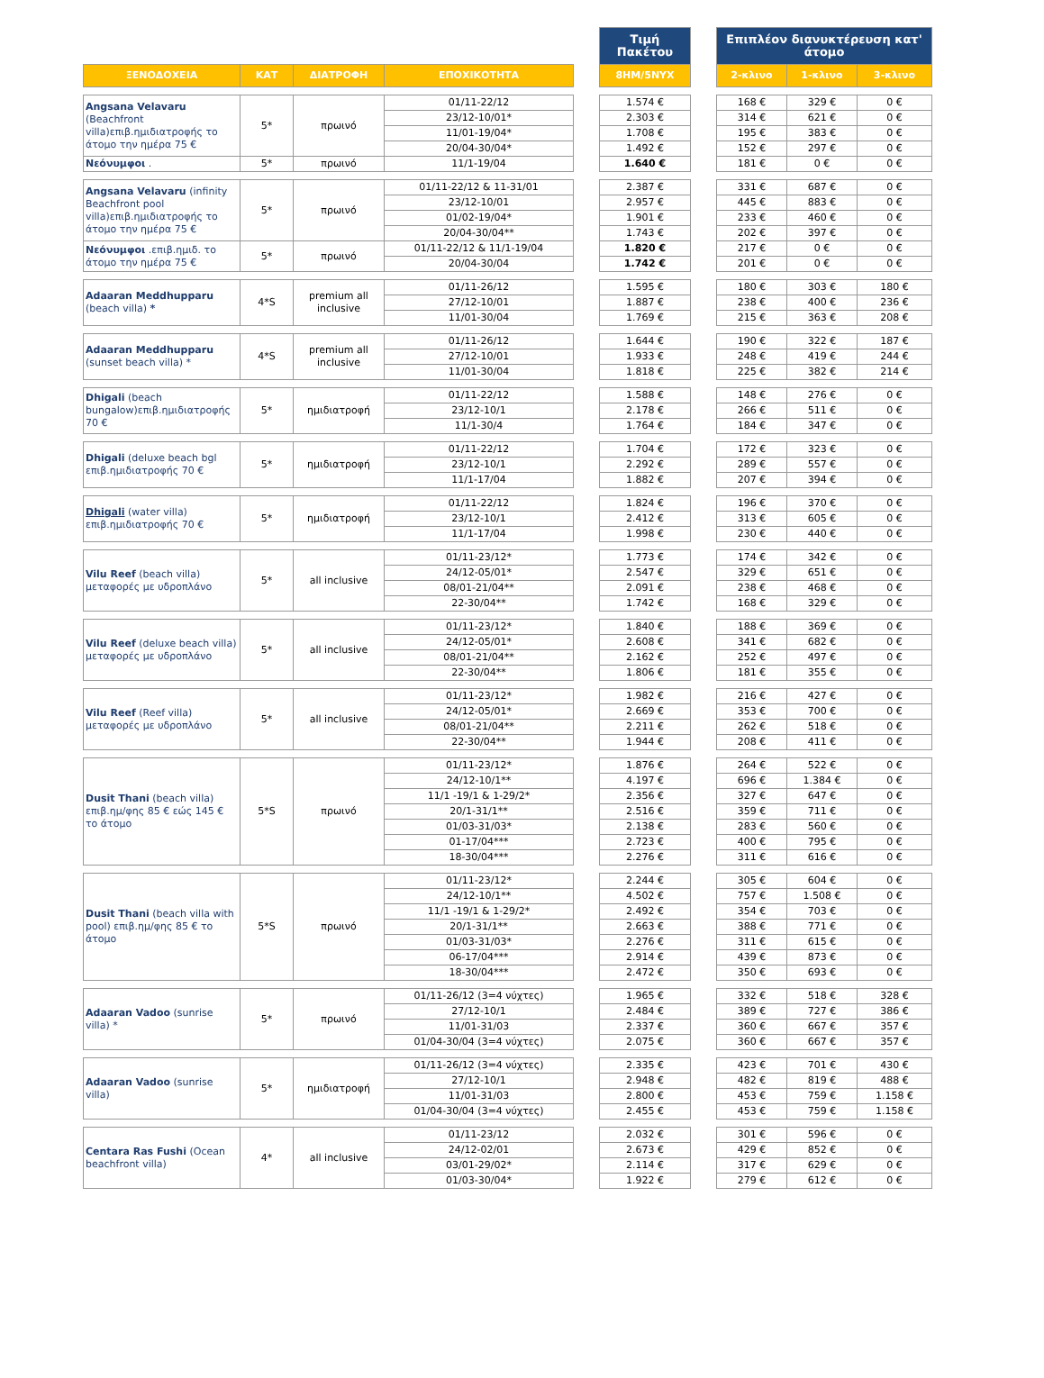| | | | | | Τιμή Πακέτου | | Επιπλέον διανυκτέρευση κατ' άτομο | | |
| --- | --- | --- | --- | --- | --- | --- | --- | --- | --- |
| ΞΕΝΟΔΟΧΕΙΑ | ΚΑΤ | ΔΙΑΤΡΟΦΗ | ΕΠΟΧΙΚΟΤΗΤΑ | | 8ΗΜ/5ΝΥΧ | | 2-κλινο | 1-κλινο | 3-κλινο |
| Angsana Velavaru (Beachfront villa)επιβ.ημιδιατροφής το άτομο την ημέρα 75 € | 5* | πρωινό | 01/11-22/12 | | 1.574 € | | 168 € | 329 € | 0 € |
| | | | 23/12-10/01* | | 2.303 € | | 314 € | 621 € | 0 € |
| | | | 11/01-19/04* | | 1.708 € | | 195 € | 383 € | 0 € |
| | | | 20/04-30/04* | | 1.492 € | | 152 € | 297 € | 0 € |
| Νεόνυμφοι . | 5* | πρωινό | 11/1-19/04 | | 1.640 € | | 181 € | 0 € | 0 € |
| Angsana Velavaru (infinity Beachfront pool villa)επιβ.ημιδιατροφής το άτομο την ημέρα 75 € | 5* | πρωινό | 01/11-22/12 & 11-31/01 | | 2.387 € | | 331 € | 687 € | 0 € |
| | | | 23/12-10/01 | | 2.957 € | | 445 € | 883 € | 0 € |
| | | | 01/02-19/04* | | 1.901 € | | 233 € | 460 € | 0 € |
| | | | 20/04-30/04** | | 1.743 € | | 202 € | 397 € | 0 € |
| Νεόνυμφοι .επιβ.ημιδ. το άτομο την ημέρα 75 € | 5* | πρωινό | 01/11-22/12 & 11/1-19/04 | | 1.820 € | | 217 € | 0 € | 0 € |
| | | | 20/04-30/04 | | 1.742 € | | 201 € | 0 € | 0 € |
| Adaaran Meddhupparu (beach villa) * | 4*S | premium all inclusive | 01/11-26/12 | | 1.595 € | | 180 € | 303 € | 180 € |
| | | | 27/12-10/01 | | 1.887 € | | 238 € | 400 € | 236 € |
| | | | 11/01-30/04 | | 1.769 € | | 215 € | 363 € | 208 € |
| Adaaran Meddhupparu (sunset beach villa) * | 4*S | premium all inclusive | 01/11-26/12 | | 1.644 € | | 190 € | 322 € | 187 € |
| | | | 27/12-10/01 | | 1.933 € | | 248 € | 419 € | 244 € |
| | | | 11/01-30/04 | | 1.818 € | | 225 € | 382 € | 214 € |
| Dhigali (beach bungalow)επιβ.ημιδιατροφής 70 € | 5* | ημιδιατροφή | 01/11-22/12 | | 1.588 € | | 148 € | 276 € | 0 € |
| | | | 23/12-10/1 | | 2.178 € | | 266 € | 511 € | 0 € |
| | | | 11/1-30/4 | | 1.764 € | | 184 € | 347 € | 0 € |
| Dhigali (deluxe beach bgl επιβ.ημιδιατροφής 70 € | 5* | ημιδιατροφή | 01/11-22/12 | | 1.704 € | | 172 € | 323 € | 0 € |
| | | | 23/12-10/1 | | 2.292 € | | 289 € | 557 € | 0 € |
| | | | 11/1-17/04 | | 1.882 € | | 207 € | 394 € | 0 € |
| Dhigali (water villa) επιβ.ημιδιατροφής 70 € | 5* | ημιδιατροφή | 01/11-22/12 | | 1.824 € | | 196 € | 370 € | 0 € |
| | | | 23/12-10/1 | | 2.412 € | | 313 € | 605 € | 0 € |
| | | | 11/1-17/04 | | 1.998 € | | 230 € | 440 € | 0 € |
| Vilu Reef (beach villa) μεταφορές με υδροπλάνο | 5* | all inclusive | 01/11-23/12* | | 1.773 € | | 174 € | 342 € | 0 € |
| | | | 24/12-05/01* | | 2.547 € | | 329 € | 651 € | 0 € |
| | | | 08/01-21/04** | | 2.091 € | | 238 € | 468 € | 0 € |
| | | | 22-30/04** | | 1.742 € | | 168 € | 329 € | 0 € |
| Vilu Reef (deluxe beach villa) μεταφορές με υδροπλάνο | 5* | all inclusive | 01/11-23/12* | | 1.840 € | | 188 € | 369 € | 0 € |
| | | | 24/12-05/01* | | 2.608 € | | 341 € | 682 € | 0 € |
| | | | 08/01-21/04** | | 2.162 € | | 252 € | 497 € | 0 € |
| | | | 22-30/04** | | 1.806 € | | 181 € | 355 € | 0 € |
| Vilu Reef (Reef villa) μεταφορές με υδροπλάνο | 5* | all inclusive | 01/11-23/12* | | 1.982 € | | 216 € | 427 € | 0 € |
| | | | 24/12-05/01* | | 2.669 € | | 353 € | 700 € | 0 € |
| | | | 08/01-21/04** | | 2.211 € | | 262 € | 518 € | 0 € |
| | | | 22-30/04** | | 1.944 € | | 208 € | 411 € | 0 € |
| Dusit Thani (beach villa) επιβ.ημ/φης 85 € εώς 145 € το άτομο | 5*S | πρωινό | 01/11-23/12* | | 1.876 € | | 264 € | 522 € | 0 € |
| | | | 24/12-10/1** | | 4.197 € | | 696 € | 1.384 € | 0 € |
| | | | 11/1 -19/1 & 1-29/2* | | 2.356 € | | 327 € | 647 € | 0 € |
| | | | 20/1-31/1** | | 2.516 € | | 359 € | 711 € | 0 € |
| | | | 01/03-31/03* | | 2.138 € | | 283 € | 560 € | 0 € |
| | | | 01-17/04*** | | 2.723 € | | 400 € | 795 € | 0 € |
| | | | 18-30/04*** | | 2.276 € | | 311 € | 616 € | 0 € |
| Dusit Thani (beach villa with pool) επιβ.ημ/φης 85 € το άτομο | 5*S | πρωινό | 01/11-23/12* | | 2.244 € | | 305 € | 604 € | 0 € |
| | | | 24/12-10/1** | | 4.502 € | | 757 € | 1.508 € | 0 € |
| | | | 11/1 -19/1 & 1-29/2* | | 2.492 € | | 354 € | 703 € | 0 € |
| | | | 20/1-31/1** | | 2.663 € | | 388 € | 771 € | 0 € |
| | | | 01/03-31/03* | | 2.276 € | | 311 € | 615 € | 0 € |
| | | | 06-17/04*** | | 2.914 € | | 439 € | 873 € | 0 € |
| | | | 18-30/04*** | | 2.472 € | | 350 € | 693 € | 0 € |
| Adaaran Vadoo (sunrise villa) * | 5* | πρωινό | 01/11-26/12 (3=4 νύχτες) | | 1.965 € | | 332 € | 518 € | 328 € |
| | | | 27/12-10/1 | | 2.484 € | | 389 € | 727 € | 386 € |
| | | | 11/01-31/03 | | 2.337 € | | 360 € | 667 € | 357 € |
| | | | 01/04-30/04 (3=4 νύχτες) | | 2.075 € | | 360 € | 667 € | 357 € |
| Adaaran Vadoo (sunrise villa) | 5* | ημιδιατροφή | 01/11-26/12 (3=4 νύχτες) | | 2.335 € | | 423 € | 701 € | 430 € |
| | | | 27/12-10/1 | | 2.948 € | | 482 € | 819 € | 488 € |
| | | | 11/01-31/03 | | 2.800 € | | 453 € | 759 € | 1.158 € |
| | | | 01/04-30/04 (3=4 νύχτες) | | 2.455 € | | 453 € | 759 € | 1.158 € |
| Centara Ras Fushi (Ocean beachfront villa) | 4* | all inclusive | 01/11-23/12 | | 2.032 € | | 301 € | 596 € | 0 € |
| | | | 24/12-02/01 | | 2.673 € | | 429 € | 852 € | 0 € |
| | | | 03/01-29/02* | | 2.114 € | | 317 € | 629 € | 0 € |
| | | | 01/03-30/04* | | 1.922 € | | 279 € | 612 € | 0 € |